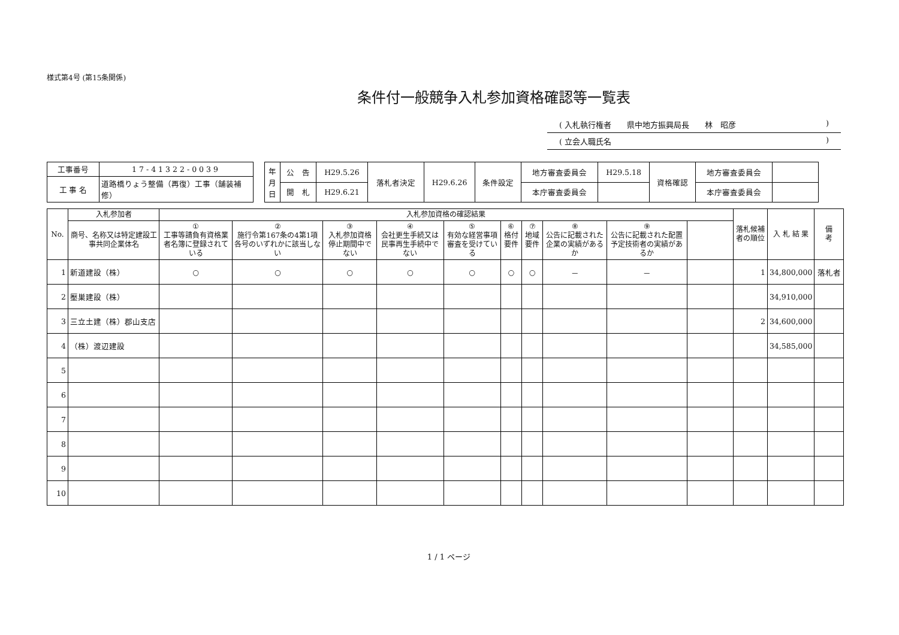様式第4号 (第15条関係)
条件付一般競争入札参加資格確認等一覧表
( 入札執行権者　　県中地方振興局長　　林　昭彦)
( 立会人職氏名)
| 工事番号 | 17-41322-0039 |
| 工 事 名 | 道路橋りょう整備（再復）工事（舗装補修） |
| 年 月 日 | 公 告 | H29.5.26 | 落札者決定 | H29.6.26 | 条件設定 | 地方審査委員会 | H29.5.18 | 資格確認 | 地方審査委員会 | |
| | 開 札 | H29.6.21 | | | | 本庁審査委員会 | | | 本庁審査委員会 | |
| No. | 入札参加者 | 入札参加資格の確認結果 | | | | | | | | | | 落札候補者の順位 | 入 札 結 果 | 備 考 |
| --- | --- | --- | --- | --- | --- | --- | --- | --- | --- | --- | --- | --- | --- | --- |
| | 商号、名称又は特定建設工事共同企業体名 | ① 工事等請負有資格業者名簿に登録されている | ② 施行令第167条の4第1項各号のいずれかに該当しない | ③ 入札参加資格停止期間中でない | ④ 会社更生手続又は民事再生手続中でない | ⑤ 有効な経営事項審査を受けている | ⑥ 格付要件 | ⑦ 地域要件 | ⑧ 公告に記載された企業の実績があるか | ⑨ 公告に記載された配置予定技術者の実績があるか | | | | |
| 1 | 新道建設（株） | ○ | ○ | ○ | ○ | ○ | ○ | ○ | － | － | | 1 | 34,800,000 | 落札者 |
| 2 | 壓巣建設（株） | | | | | | | | | | | | 34,910,000 | |
| 3 | 三立土建（株）郡山支店 | | | | | | | | | | | 2 | 34,600,000 | |
| 4 | （株）渡辺建設 | | | | | | | | | | | | 34,585,000 | |
| 5 | | | | | | | | | | | | | | |
| 6 | | | | | | | | | | | | | | |
| 7 | | | | | | | | | | | | | | |
| 8 | | | | | | | | | | | | | | |
| 9 | | | | | | | | | | | | | | |
| 10 | | | | | | | | | | | | | | |
1 / 1 ページ